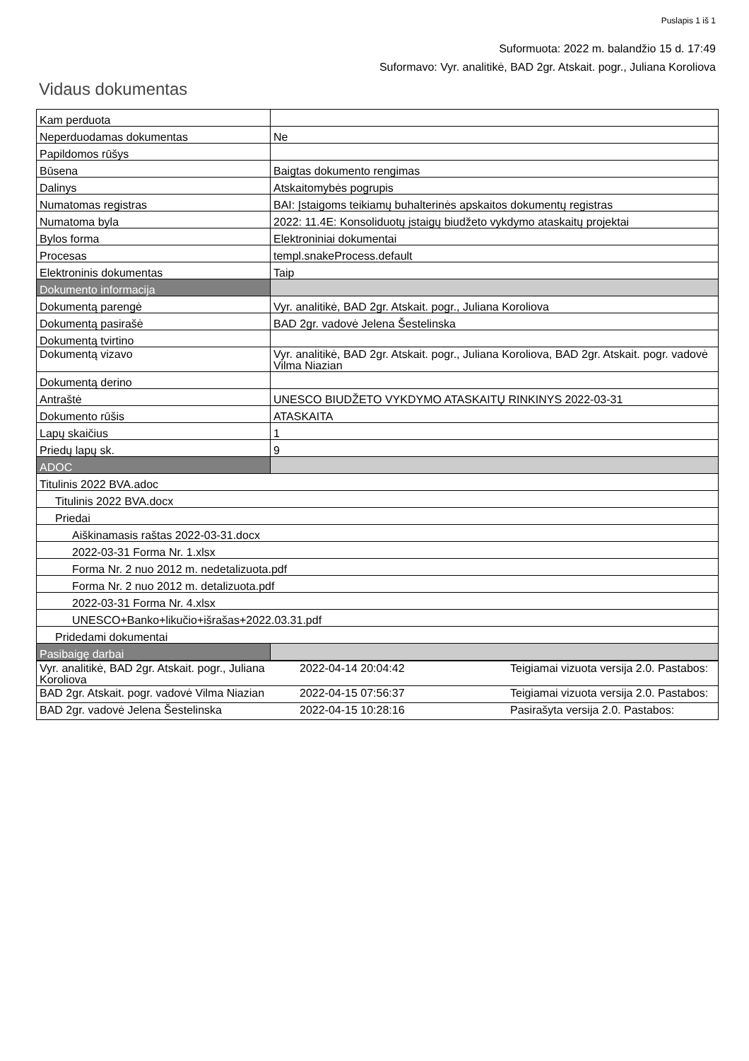Puslapis 1 iš 1
Suformuota: 2022 m. balandžio 15 d. 17:49
Suformavo: Vyr. analitikė, BAD 2gr. Atskait. pogr., Juliana Koroliova
Vidaus dokumentas
| Kam perduota | |
| Neperduodamas dokumentas | Ne |
| Papildomos rūšys | |
| Būsena | Baigtas dokumento rengimas |
| Dalinys | Atskaitomybės pogrupis |
| Numatomas registras | BAI: Įstaigoms teikiamų buhalterinės apskaitos dokumentų registras |
| Numatoma byla | 2022: 11.4E: Konsoliduotų įstaigų biudžeto vykdymo ataskaitų projektai |
| Bylos forma | Elektroniniai dokumentai |
| Procesas | templ.snakeProcess.default |
| Elektroninis dokumentas | Taip |
| Dokumento informacija | |
| Dokumentą parengė | Vyr. analitikė, BAD 2gr. Atskait. pogr., Juliana Koroliova |
| Dokumentą pasirašė | BAD 2gr. vadovė Jelena Šestelinska |
| Dokumentą tvirtino | |
| Dokumentą vizavo | Vyr. analitikė, BAD 2gr. Atskait. pogr., Juliana Koroliova, BAD 2gr. Atskait. pogr. vadovė Vilma Niazian |
| Dokumentą derino | |
| Antraštė | UNESCO BIUDŽETO VYKDYMO ATASKAITŲ RINKINYS 2022-03-31 |
| Dokumento rūšis | ATASKAITA |
| Lapų skaičius | 1 |
| Priedų lapų sk. | 9 |
| ADOC | |
| Titulinis 2022 BVA.adoc | |
| Titulinis 2022 BVA.docx | |
| Priedai | |
| Aiškinamasis raštas 2022-03-31.docx | |
| 2022-03-31 Forma Nr. 1.xlsx | |
| Forma Nr. 2 nuo 2012 m. nedetalizuota.pdf | |
| Forma Nr. 2 nuo 2012 m. detalizuota.pdf | |
| 2022-03-31 Forma Nr. 4.xlsx | |
| UNESCO+Banko+likučio+išrašas+2022.03.31.pdf | |
| Pridedami dokumentai | |
| Pasibaigę darbai | |
| Vyr. analitikė, BAD 2gr. Atskait. pogr., Juliana Koroliova | 2022-04-14 20:04:42 | Teigiamai vizuota versija 2.0. Pastabos: |
| BAD 2gr. Atskait. pogr. vadovė Vilma Niazian | 2022-04-15 07:56:37 | Teigiamai vizuota versija 2.0. Pastabos: |
| BAD 2gr. vadovė Jelena Šestelinska | 2022-04-15 10:28:16 | Pasirašyta versija 2.0. Pastabos: |